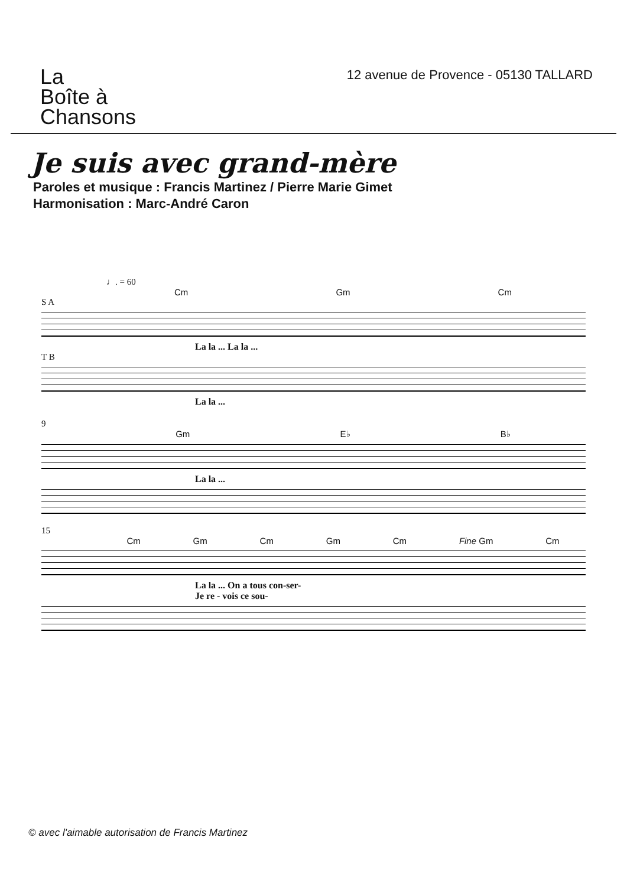La
Boîte à
Chansons
12 avenue de Provence - 05130 TALLARD
Je suis avec grand-mère
Paroles et musique : Francis Martinez / Pierre Marie Gimet
Harmonisation : Marc-André Caron
♩. = 60
Cm Gm Cm
S A
La la ... La la ...
T B
La la ...
9
Gm E♭ B♭
La la ...
15
Cm Gm Cm Gm Cm Fine Gm Cm
La la ... On a tous con-ser-
Je re - vois ce sou-
© avec l'aimable autorisation de Francis Martinez